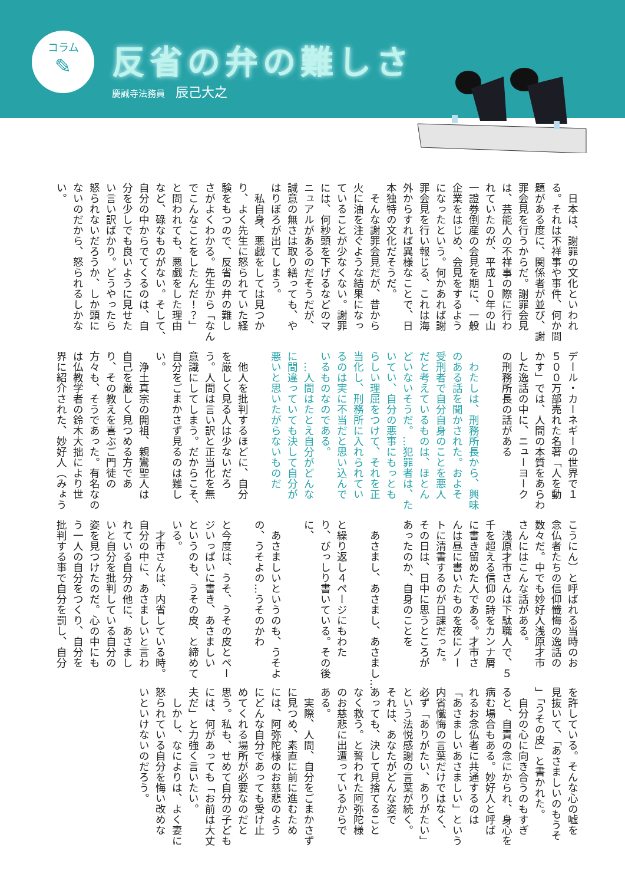コラム
✎
反省の弁の難しさ
慶誠寺法務員 辰己大之
　日本は、謝罪の文化といわれ
る。それは不祥事や事件、何か問
題がある度に、関係者が並び、謝
罪会見を行うからだ。謝罪会見
は、芸能人の不祥事の際に行わ
れていたのが、平成１０年の山
一證券倒産の会見を期に、一般
企業をはじめ、会見をするよう
になったという。何かあれば謝
罪会見を行い報じる、これは海
外からすれば異様なことで、日
本独特の文化だそうだ。
　そんな謝罪会見だが、昔から
火に油を注ぐような結果になっ
ていることが少なくない。謝罪
には、何秒頭を下げるなどのマ
ニュアルがあるのだそうだが、
誠意の無さは取り繕っても、や
はりぼろが出てしまう。
　私自身、悪戯をしては見つか
り、よく先生に怒られていた経
験をもつので、反省の弁の難し
さがよくわかる。先生から「なん
でこんなことをしたんだ！？」
と問われても、悪戯をした理由
など、碌なものがない。そして、
自分の中からでてくるのは、自
分を少しでも良いように見せた
い言い訳ばかり。どうやったら
怒られないだろうか、しか頭に
ないのだから、怒られるしかな
い。
デール・カーネギーの世界で１
５００万部売れた名著「人を動
かす」では、人間の本質をあらわ
した逸話の中に、ニューヨーク
の刑務所長の話がある
　
　わたしは、刑務所長から、興味
のある話を聞かされた。およそ
受刑者で自分自身のことを悪人
だと考えているものは、ほとん
どいないそうだ。…犯罪者は、た
いてい、自分の悪事にもっとも
らしい理屈をつけて、それを正
当化し、刑務所に入れられてい
るのは実に不当だと思い込んで
いるものなのである。
　…人間はたとえ自分がどんな
に間違っていても決して自分が
悪いと思いたがらないものだ
　
　他人を批判するほどに、自分
を厳しく見る人は少ないだろ
う。人間は言い訳と正当化を無
意識にしてしまう。だからこそ、
自分をごまかさず見るのは難し
い。
　浄土真宗の開祖、親鸞聖人は
自己を厳しく見つめる方であ
り、その教えを喜ぶご門徒の
方々も、そうであった。有名なの
は仏教学者の鈴木大拙により世
界に紹介された、妙好人（みょう
こうにん）と呼ばれる当時のお
念仏者たちの信仰懺悔の逸話の
数々だ。中でも妙好人浅原才市
さんにはこんな話がある。
　浅原才市さんは下駄職人で、５
千を超える信仰の詩をカンナ屑
に書き留めた人である。才市さ
んは昼に書いたものを夜にノー
トに清書するのが日課だった。
その日は、日中に思うところが
あったのか、自身のことを
　
　あさまし、あさまし、あさまし…
　
と繰り返し４ページにもわた
り、びっしり書いている。その後
に、
　
　あさましいというのも、うそよ
の、うそよの…うそのかわ
　
と今度は、うそ、うその皮とペー
ジいっぱいに書き、あさましい
というのも、うその皮、と締めて
いる。
　才市さんは、内省している時。
自分の中に、あさましいと言わ
れている自分の他に、あさまし
いと自分を批判している自分の
姿を見つけたのだ。心の中にも
う一人の自分をつくり、自分を
批判する事で自分を罰し、自分
を許している。そんな心の嘘を
見抜いて、「あさましいのもうそ
」「うその皮」と書かれた。
　自分の心に向き合うのもすぎ
ると、自責の念にかられ、身心を
病む場合もある。妙好人と呼ば
れるお念仏者に共通するのは
「あさましいあさましい」という
内省懺悔の言葉だけではなく、
必ず「ありがたい、ありがたい」
という法悦感謝の言葉が続く。
それは、あなたがどんな姿で
あっても、決して見捨てること
なく救う。と誓われた阿弥陀様
のお慈悲に出遭っているからで
ある。
　実際、人間、自分をごまかさず
に見つめ、素直に前に進むため
には、阿弥陀様のお慈悲のよう
にどんな自分であっても受け止
めてくれる場所が必要なのだと
思う。私も、せめて自分の子ども
には、何があっても「お前は大丈
夫だ」と力強く言いたい。
　しかし、なによりは、よく妻に
怒られている自分を悔い改めな
いといけないのだろう。